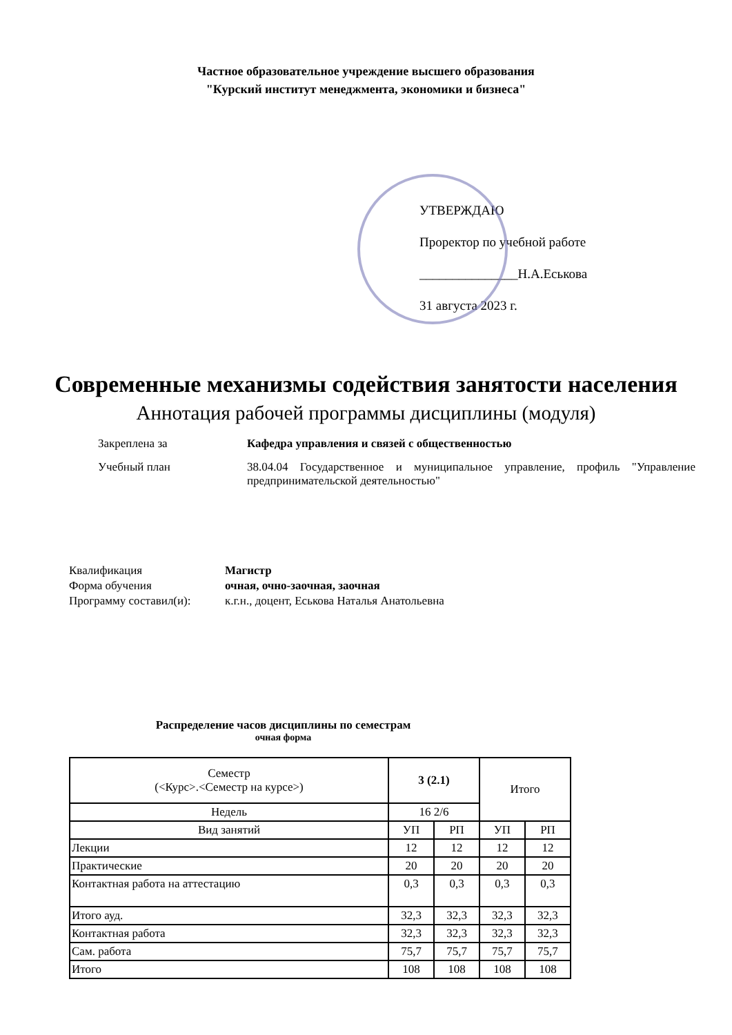Частное образовательное учреждение высшего образования
"Курский институт менеджмента, экономики и бизнеса"
УТВЕРЖДАЮ
Проректор по учебной работе
_______________Н.А.Еськова
31 августа 2023 г.
Современные механизмы содействия занятости населения
Аннотация рабочей программы дисциплины (модуля)
Закреплена за
Кафедра управления и связей с общественностью
Учебный план
38.04.04 Государственное и муниципальное управление, профиль "Управление предпринимательской деятельностью"
Квалификация
Магистр
Форма обучения
очная, очно-заочная, заочная
Программу составил(и):
к.г.н., доцент, Еськова Наталья Анатольевна
Распределение часов дисциплины по семестрам
очная форма
| Семестр (<Курс>.<Семестр на курсе>) | 3 (2.1) | | Итого | |
| --- | --- | --- | --- | --- |
| Недель | 16 2/6 | | | |
| Вид занятий | УП | РП | УП | РП |
| Лекции | 12 | 12 | 12 | 12 |
| Практические | 20 | 20 | 20 | 20 |
| Контактная работа на аттестацию | 0,3 | 0,3 | 0,3 | 0,3 |
| Итого ауд. | 32,3 | 32,3 | 32,3 | 32,3 |
| Контактная работа | 32,3 | 32,3 | 32,3 | 32,3 |
| Сам. работа | 75,7 | 75,7 | 75,7 | 75,7 |
| Итого | 108 | 108 | 108 | 108 |